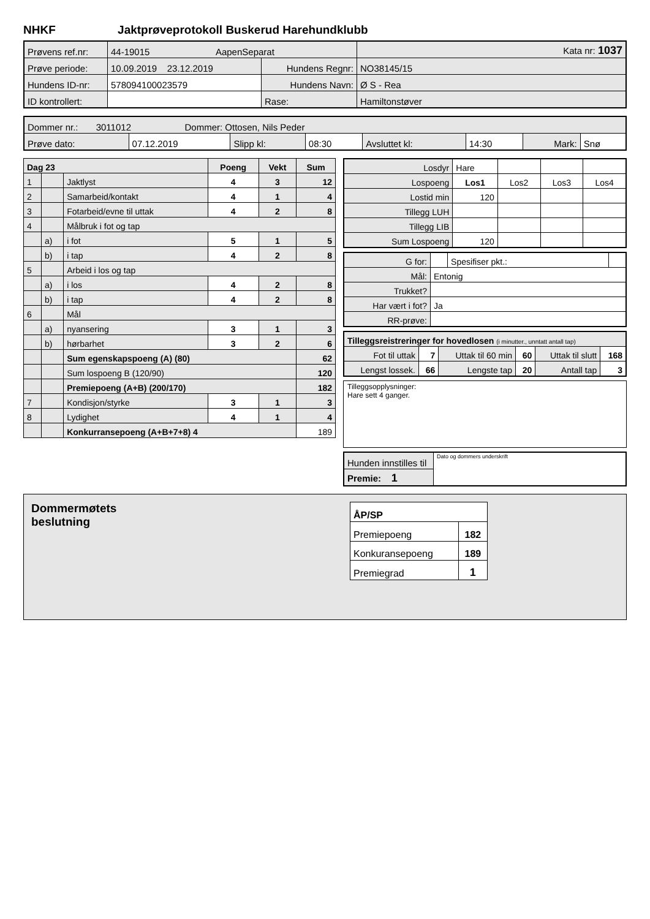NHKF Jaktprøveprotokoll Buskerud Harehundklubb
| Prøvens ref.nr: | 44-19015 AapenSeparat | | | Kata nr: 1037 |
| Prøve periode: | 10.09.2019 23.12.2019 | Hundens Regnr: | NO38145/15 | |
| Hundens ID-nr: | 578094100023579 | Hundens Navn: | Ø S - Rea | |
| ID kontrollert: | | Rase: | Hamiltonstøver | |
| Dommer nr.: 3011012 Dommer: Ottosen, Nils Peder | | | | | | | |
| Prøve dato: | 07.12.2019 | Slipp kl: | 08:30 | Avsluttet kl: | 14:30 | Mark: | Snø |
| Dag 23 | | | Poeng | Vekt | Sum |
| 1 | | Jaktlyst | 4 | 3 | 12 |
| 2 | | Samarbeid/kontakt | 4 | 1 | 4 |
| 3 | | Fotarbeid/evne til uttak | 4 | 2 | 8 |
| 4 | | Målbruk i fot og tap | | | |
| | a) | i fot | 5 | 1 | 5 |
| | b) | i tap | 4 | 2 | 8 |
| 5 | | Arbeid i los og tap | | | |
| | a) | i los | 4 | 2 | 8 |
| | b) | i tap | 4 | 2 | 8 |
| 6 | | Mål | | | |
| | a) | nyansering | 3 | 1 | 3 |
| | b) | hørbarhet | 3 | 2 | 6 |
| | | Sum egenskapspoeng (A) (80) | | | 62 |
| | | Sum lospoeng B (120/90) | | | 120 |
| | | Premiepoeng (A+B) (200/170) | | | 182 |
| 7 | | Kondisjon/styrke | 3 | 1 | 3 |
| 8 | | Lydighet | 4 | 1 | 4 |
| | | Konkurransepoeng (A+B+7+8) 4 | | | 189 |
| Losdyr | Hare | | | |
| Lospoeng | Los1 | Los2 | Los3 | Los4 |
| Lostid min | 120 | | | |
| Tillegg LUH | | | | |
| Tillegg LIB | | | | |
| Sum Lospoeng | 120 | | | |
| G for: | | Spesifiser pkt.: | |
| Mål: | Entonig | | |
| Trukket? | | | |
| Har vært i fot? | Ja | | |
| RR-prøve: | | | |
| Tilleggsreistreringer for hovedlosen (i minutter., unntatt antall tap) | | | | | |
| Fot til uttak | 7 | Uttak til 60 min | 60 | Uttak til slutt | 168 |
| Lengst lossek. | 66 | Lengste tap | 20 | Antall tap | 3 |
Tilleggsopplysninger:
Hare sett 4 ganger.
| Hunden innstilles til | Dato og dommers underskrift |
| Premie: 1 | |
Dommermøtets
beslutning
| ÅP/SP | |
| Premiepoeng | 182 |
| Konkuransepoeng | 189 |
| Premiegrad | 1 |